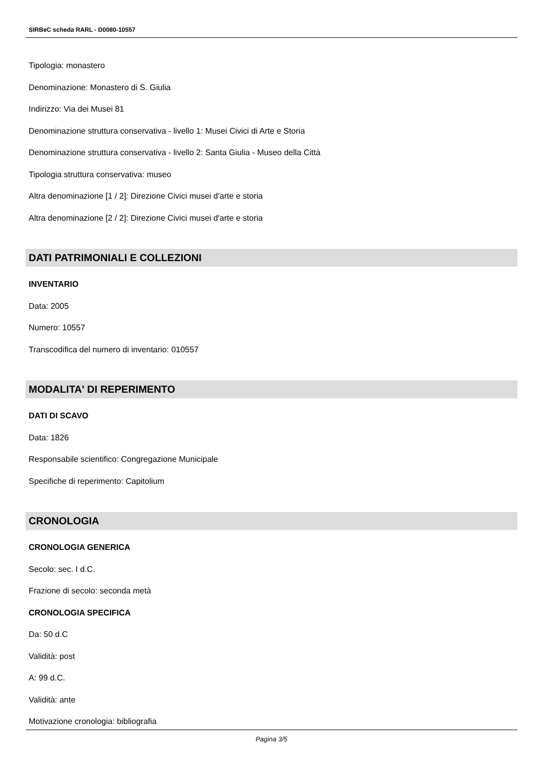SIRBeC scheda RARL - D0080-10557
Tipologia: monastero
Denominazione: Monastero di S. Giulia
Indirizzo: Via dei Musei 81
Denominazione struttura conservativa - livello 1: Musei Civici di Arte e Storia
Denominazione struttura conservativa - livello 2: Santa Giulia - Museo della Città
Tipologia struttura conservativa: museo
Altra denominazione [1 / 2]: Direzione Civici musei d'arte e storia
Altra denominazione [2 / 2]: Direzione Civici musei d'arte e storia
DATI PATRIMONIALI E COLLEZIONI
INVENTARIO
Data: 2005
Numero: 10557
Transcodifica del numero di inventario: 010557
MODALITA' DI REPERIMENTO
DATI DI SCAVO
Data: 1826
Responsabile scientifico: Congregazione Municipale
Specifiche di reperimento: Capitolium
CRONOLOGIA
CRONOLOGIA GENERICA
Secolo: sec. I d.C.
Frazione di secolo: seconda metà
CRONOLOGIA SPECIFICA
Da: 50 d.C
Validità: post
A: 99 d.C.
Validità: ante
Motivazione cronologia: bibliografia
Pagina 3/5